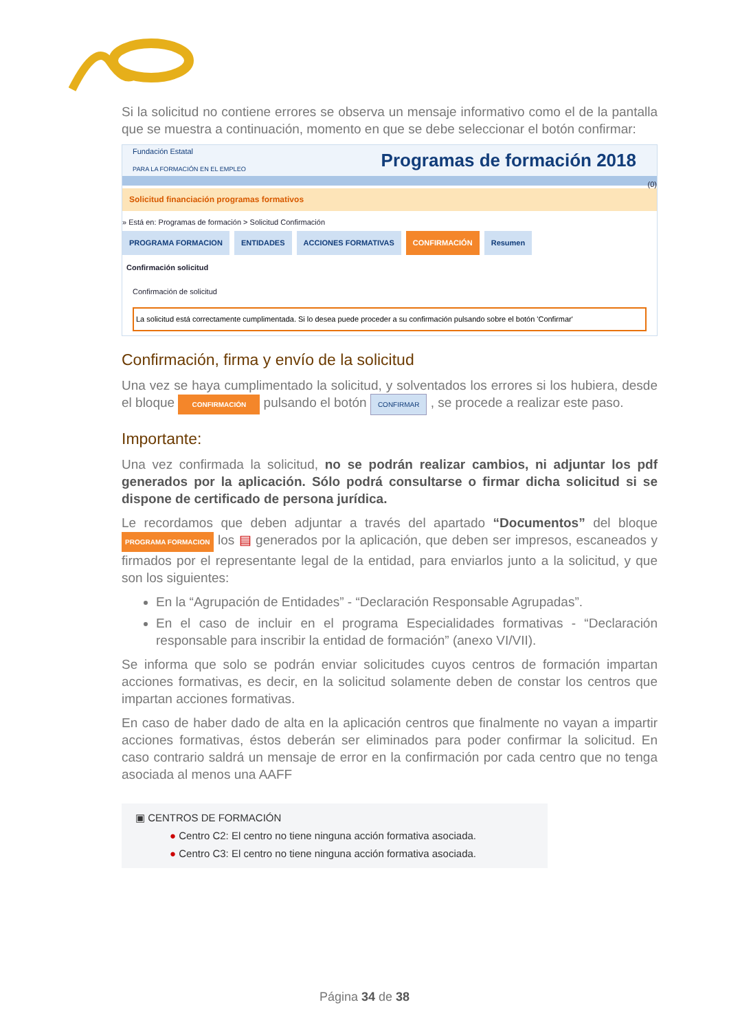Si la solicitud no contiene errores se observa un mensaje informativo como el de la pantalla que se muestra a continuación, momento en que se debe seleccionar el botón confirmar:
Fundación Estatal
PARA LA FORMACIÓN EN EL EMPLEO Programas de formación 2018
(0)
Solicitud financiación programas formativos
» Está en: Programas de formación > Solicitud Confirmación
PROGRAMA FORMACION ENTIDADES ACCIONES FORMATIVAS CONFIRMACIÓN Resumen
Confirmación solicitud
Confirmación de solicitud
La solicitud está correctamente cumplimentada. Si lo desea puede proceder a su confirmación pulsando sobre el botón 'Confirmar'
Confirmación, firma y envío de la solicitud
Una vez se haya cumplimentado la solicitud, y solventados los errores si los hubiera, desde el bloque CONFIRMACIÓN pulsando el botón CONFIRMAR , se procede a realizar este paso.
Importante:
Una vez confirmada la solicitud, no se podrán realizar cambios, ni adjuntar los pdf generados por la aplicación. Sólo podrá consultarse o firmar dicha solicitud si se dispone de certificado de persona jurídica.
Le recordamos que deben adjuntar a través del apartado “Documentos” del bloque PROGRAMA FORMACION los ▤ generados por la aplicación, que deben ser impresos, escaneados y firmados por el representante legal de la entidad, para enviarlos junto a la solicitud, y que son los siguientes:
En la “Agrupación de Entidades” - “Declaración Responsable Agrupadas”.
En el caso de incluir en el programa Especialidades formativas - “Declaración responsable para inscribir la entidad de formación” (anexo VI/VII).
Se informa que solo se podrán enviar solicitudes cuyos centros de formación impartan acciones formativas, es decir, en la solicitud solamente deben de constar los centros que impartan acciones formativas.
En caso de haber dado de alta en la aplicación centros que finalmente no vayan a impartir acciones formativas, éstos deberán ser eliminados para poder confirmar la solicitud. En caso contrario saldrá un mensaje de error en la confirmación por cada centro que no tenga asociada al menos una AAFF
▣ CENTROS DE FORMACIÓN
● Centro C2: El centro no tiene ninguna acción formativa asociada.
● Centro C3: El centro no tiene ninguna acción formativa asociada.
Página 34 de 38